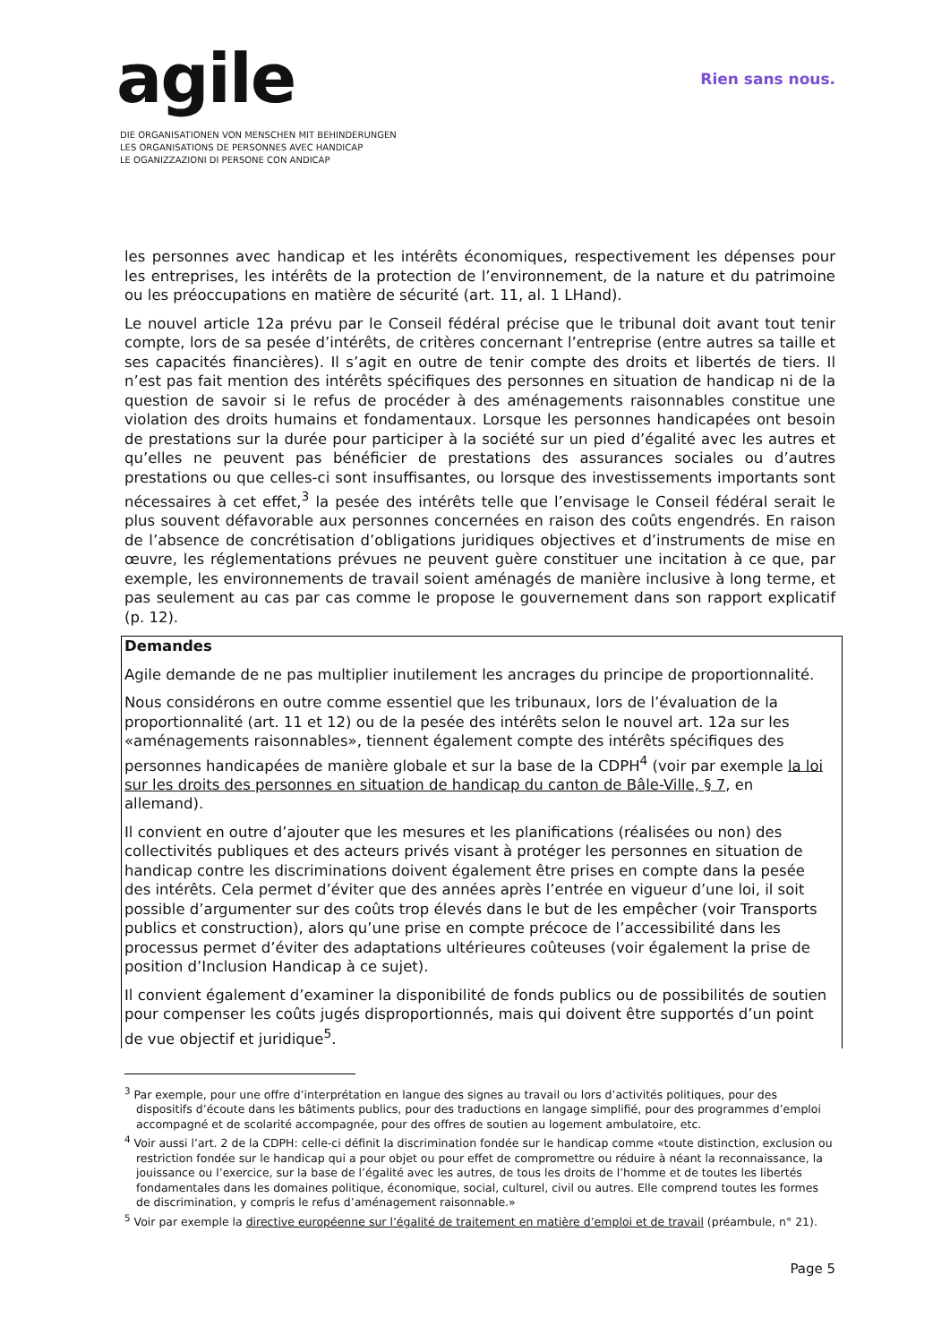agile
DIE ORGANISATIONEN VON MENSCHEN MIT BEHINDERUNGEN
LES ORGANISATIONS DE PERSONNES AVEC HANDICAP
LE OGANIZZAZIONI DI PERSONE CON ANDICAP
Rien sans nous.
les personnes avec handicap et les intérêts économiques, respectivement les dépenses pour les entreprises, les intérêts de la protection de l’environnement, de la nature et du patrimoine ou les préoccupations en matière de sécurité (art. 11, al. 1 LHand).
Le nouvel article 12a prévu par le Conseil fédéral précise que le tribunal doit avant tout tenir compte, lors de sa pesée d’intérêts, de critères concernant l’entreprise (entre autres sa taille et ses capacités financières). Il s’agit en outre de tenir compte des droits et libertés de tiers. Il n’est pas fait mention des intérêts spécifiques des personnes en situation de handicap ni de la question de savoir si le refus de procéder à des aménagements raisonnables constitue une violation des droits humains et fondamentaux. Lorsque les personnes handicapées ont besoin de prestations sur la durée pour participer à la société sur un pied d’égalité avec les autres et qu’elles ne peuvent pas bénéficier de prestations des assurances sociales ou d’autres prestations ou que celles-ci sont insuffisantes, ou lorsque des investissements importants sont nécessaires à cet effet,<sup>3</sup> la pesée des intérêts telle que l’envisage le Conseil fédéral serait le plus souvent défavorable aux personnes concernées en raison des coûts engendrés. En raison de l’absence de concrétisation d’obligations juridiques objectives et d’instruments de mise en œuvre, les réglementations prévues ne peuvent guère constituer une incitation à ce que, par exemple, les environnements de travail soient aménagés de manière inclusive à long terme, et pas seulement au cas par cas comme le propose le gouvernement dans son rapport explicatif (p. 12).
Demandes
Agile demande de ne pas multiplier inutilement les ancrages du principe de proportionnalité.
Nous considérons en outre comme essentiel que les tribunaux, lors de l’évaluation de la proportionnalité (art. 11 et 12) ou de la pesée des intérêts selon le nouvel art. 12a sur les «aménagements raisonnables», tiennent également compte des intérêts spécifiques des personnes handicapées de manière globale et sur la base de la CDPH<sup>4</sup> (voir par exemple la loi sur les droits des personnes en situation de handicap du canton de Bâle-Ville, § 7, en allemand).
Il convient en outre d’ajouter que les mesures et les planifications (réalisées ou non) des collectivités publiques et des acteurs privés visant à protéger les personnes en situation de handicap contre les discriminations doivent également être prises en compte dans la pesée des intérêts. Cela permet d’éviter que des années après l’entrée en vigueur d’une loi, il soit possible d’argumenter sur des coûts trop élevés dans le but de les empêcher (voir Transports publics et construction), alors qu’une prise en compte précoce de l’accessibilité dans les processus permet d’éviter des adaptations ultérieures coûteuses (voir également la prise de position d’Inclusion Handicap à ce sujet).
Il convient également d’examiner la disponibilité de fonds publics ou de possibilités de soutien pour compenser les coûts jugés disproportionnés, mais qui doivent être supportés d’un point de vue objectif et juridique<sup>5</sup>.
<sup>3</sup> Par exemple, pour une offre d’interprétation en langue des signes au travail ou lors d’activités politiques, pour des dispositifs d’écoute dans les bâtiments publics, pour des traductions en langage simplifié, pour des programmes d’emploi accompagné et de scolarité accompagnée, pour des offres de soutien au logement ambulatoire, etc.
<sup>4</sup> Voir aussi l’art. 2 de la CDPH: celle-ci définit la discrimination fondée sur le handicap comme «toute distinction, exclusion ou restriction fondée sur le handicap qui a pour objet ou pour effet de compromettre ou réduire à néant la reconnaissance, la jouissance ou l’exercice, sur la base de l’égalité avec les autres, de tous les droits de l’homme et de toutes les libertés fondamentales dans les domaines politique, économique, social, culturel, civil ou autres. Elle comprend toutes les formes de discrimination, y compris le refus d’aménagement raisonnable.»
<sup>5</sup> Voir par exemple la directive européenne sur l’égalité de traitement en matière d’emploi et de travail (préambule, n° 21).
Page 5